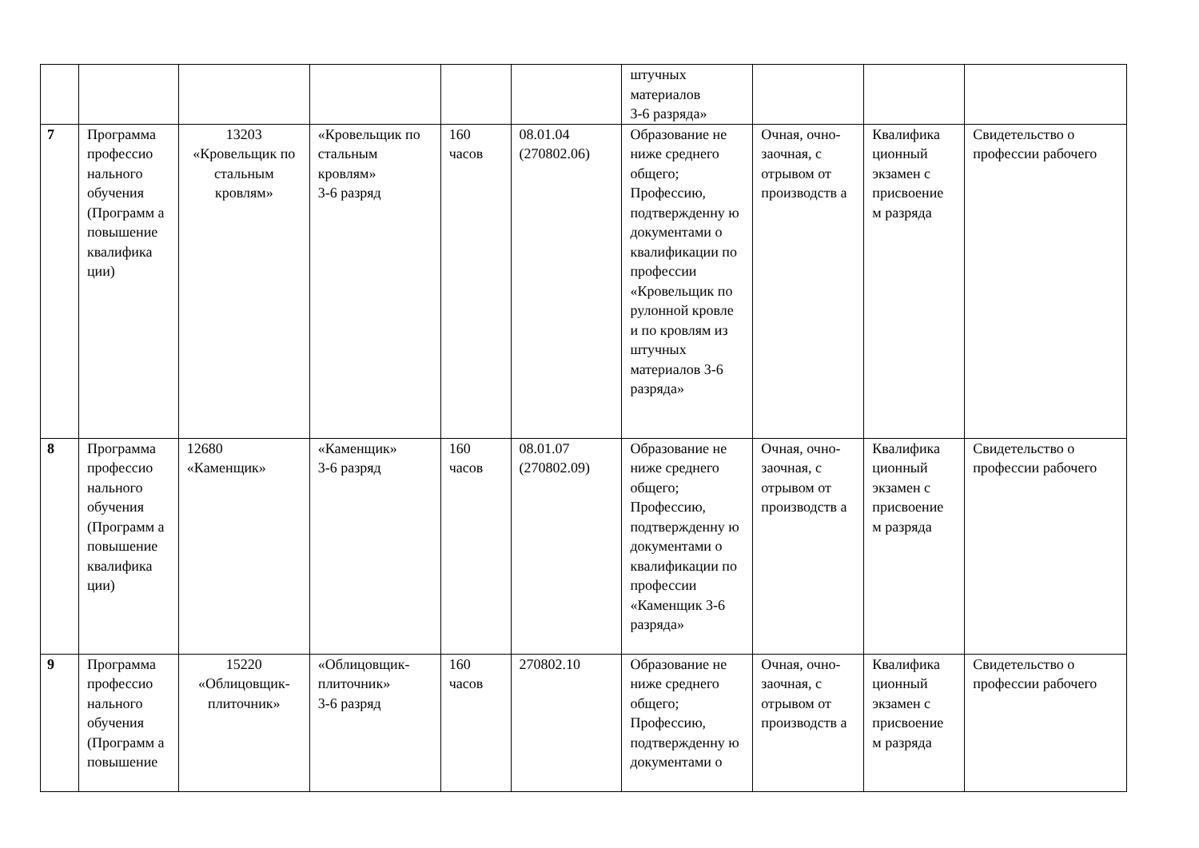| | | | | | | штучных материалов 3-6 разряда» | | | |
| 7 | Программа профессио нального обучения (Программ а повышение квалифика ции) | 13203 «Кровельщик по стальным кровлям» | «Кровельщик по стальным кровлям» 3-6 разряд | 160 часов | 08.01.04 (270802.06) | Образование не ниже среднего общего; Профессию, подтвержденну ю документами о квалификации по профессии «Кровельщик по рулонной кровле и по кровлям из штучных материалов 3-6 разряда» | Очная, очно-заочная, с отрывом от производств а | Квалифика ционный экзамен с присвоение м разряда | Свидетельство о профессии рабочего |
| 8 | Программа профессио нального обучения (Программ а повышение квалифика ции) | 12680 «Каменщик» | «Каменщик» 3-6 разряд | 160 часов | 08.01.07 (270802.09) | Образование не ниже среднего общего; Профессию, подтвержденну ю документами о квалификации по профессии «Каменщик 3-6 разряда» | Очная, очно-заочная, с отрывом от производств а | Квалифика ционный экзамен с присвоение м разряда | Свидетельство о профессии рабочего |
| 9 | Программа профессио нального обучения (Программ а повышение | 15220 «Облицовщик-плиточник» | «Облицовщик-плиточник» 3-6 разряд | 160 часов | 270802.10 | Образование не ниже среднего общего; Профессию, подтвержденну ю документами о | Очная, очно-заочная, с отрывом от производств а | Квалифика ционный экзамен с присвоение м разряда | Свидетельство о профессии рабочего |